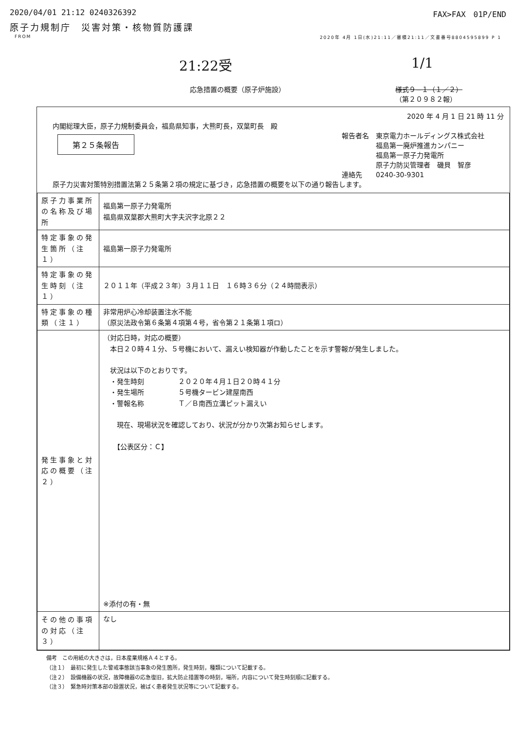2020/04/01 21:12 0240326392 FAX>FAX　01P/END
原子力規制庁　災害対策・核物質防護課
FROM 2020年 4月 1日(水)21:11／審積21:11／文書番号8804595899 P 1
21:22受 1/1
応急措置の概要（原子炉施設） 様式９−１（１／２）
（第２０９８２報）
2020 年 4 月 1 日 21 時 11 分
内閣総理大臣，原子力規制委員会，福島県知事，大熊町長，双葉町長　殿
第２５条報告
報告者名　東京電力ホールディングス株式会社
　　　　　福島第一廃炉推進カンパニー
　　　　　福島第一原子力発電所
　　　　　原子力防災管理者　磯貝　智彦
連絡先　　0240-30-9301
原子力災害対策特別措置法第２５条第２項の規定に基づき，応急措置の概要を以下の通り報告します。
| 原子力事業所の名称及び場所 | 福島第一原子力発電所 福島県双葉郡大熊町大字夫沢字北原２２ |
| 特定事象の発生箇所（注１） | 福島第一原子力発電所 |
| 特定事象の発生時刻（注１） | ２０１１年（平成２３年）３月１１日 １６時３６分（２４時間表示） |
| 特定事象の種類（注１） | 非常用炉心冷却装置注水不能 （原災法政令第６条第４項第４号，省令第２１条第１項ロ） |
| 発生事象と対応の概要（注２） | （対応日時，対応の概要） 本日２０時４１分、５号機において、漏えい検知器が作動したことを示す警報が発生しました。 状況は以下のとおりです。 ・発生時刻 ２０２０年４月１日２０時４１分 ・発生場所 ５号機タービン建屋南西 ・警報名称 Ｔ／Ｂ南西立溝ピット漏えい 現在、現場状況を確認しており、状況が分かり次第お知らせします。 【公表区分：Ｃ】 ※添付の有・無 |
| その他の事項の対応（注３） | なし |
備考　この用紙の大きさは，日本産業規格Ａ４とする。
（注１）　最初に発生した警戒事態該当事象の発生箇所，発生時刻，種類について記載する。
（注２）　設備機器の状況，故障機器の応急復旧，拡大防止措置等の時刻，場所，内容について発生時刻順に記載する。
（注３）　緊急時対策本部の設置状況，被ばく患者発生状況等について記載する。